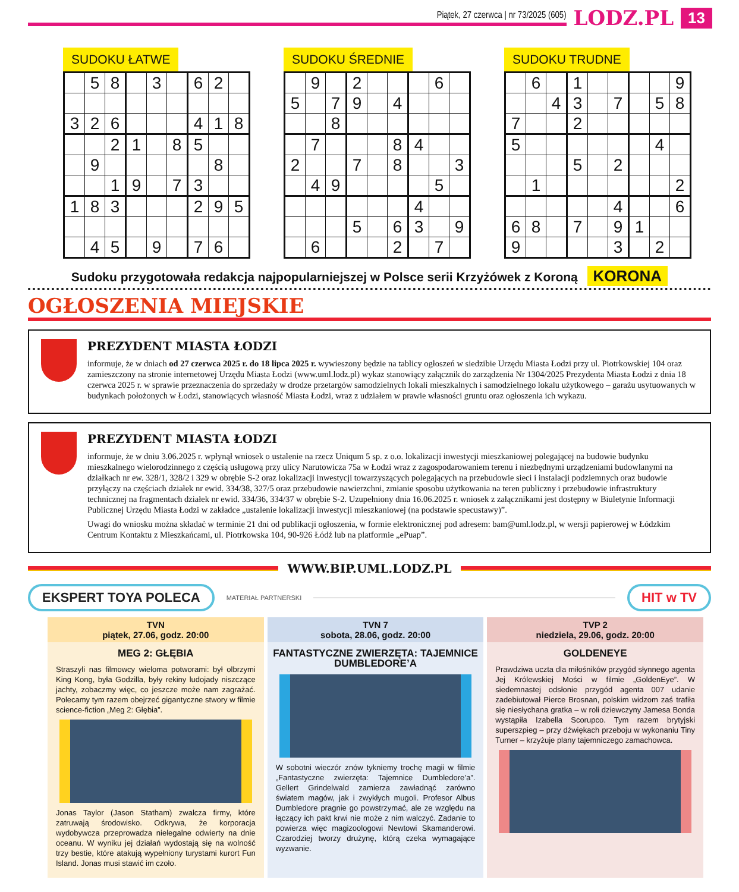Piątek, 27 czerwca | nr 73/2025 (605)
LODZ.PL
13
SUDOKU ŁATWE
| | 5 | 8 | | 3 | | 6 | 2 | |
| 3 | 2 | 6 | | | | 4 | 1 | 8 |
| | | 2 | 1 | | 8 | 5 | | |
| | 9 | | | | | | 8 | |
| | | 1 | 9 | | 7 | 3 | | |
| 1 | 8 | 3 | | | | 2 | 9 | 5 |
| | 4 | 5 | | 9 | | 7 | 6 | |
SUDOKU ŚREDNIE
| | 9 | | 2 | | | | 6 | |
| 5 | | 7 | 9 | | 4 | | | |
| | | 8 | | | | | | |
| | 7 | | | | 8 | 4 | | |
| 2 | | | 7 | | 8 | | | 3 |
| | 4 | 9 | | | | | 5 | |
| | | | | | | 4 | | |
| | | | 5 | | 6 | 3 | | 9 |
| | 6 | | | | 2 | | 7 | |
SUDOKU TRUDNE
| | 6 | | 1 | | | | | 9 |
| | | 4 | 3 | | 7 | | 5 | 8 |
| 7 | | | 2 | | | | | |
| 5 | | | | | | | 4 | |
| | | | 5 | | 2 | | | |
| | 1 | | | | | | | 2 |
| | | | | | 4 | | | 6 |
| 6 | 8 | | 7 | | 9 | 1 | | |
| 9 | | | | | 3 | | 2 | |
Sudoku przygotowała redakcja najpopularniejszej w Polsce serii Krzyżówek z Koroną KORONA
OGŁOSZENIA MIEJSKIE
PREZYDENT MIASTA ŁODZI
informuje, że w dniach od 27 czerwca 2025 r. do 18 lipca 2025 r. wywieszony będzie na tablicy ogłoszeń w siedzibie Urzędu Miasta Łodzi przy ul. Piotrkowskiej 104 oraz zamieszczony na stronie internetowej Urzędu Miasta Łodzi (www.uml.lodz.pl) wykaz stanowiący załącznik do zarządzenia Nr 1304/2025 Prezydenta Miasta Łodzi z dnia 18 czerwca 2025 r. w sprawie przeznaczenia do sprzedaży w drodze przetargów samodzielnych lokali mieszkalnych i samodzielnego lokalu użytkowego – garażu usytuowanych w budynkach położonych w Łodzi, stanowiących własność Miasta Łodzi, wraz z udziałem w prawie własności gruntu oraz ogłoszenia ich wykazu.
PREZYDENT MIASTA ŁODZI
informuje, że w dniu 3.06.2025 r. wpłynął wniosek o ustalenie na rzecz Uniqum 5 sp. z o.o. lokalizacji inwestycji mieszkaniowej polegającej na budowie budynku mieszkalnego wielorodzinnego z częścią usługową przy ulicy Narutowicza 75a w Łodzi wraz z zagospodarowaniem terenu i niezbędnymi urządzeniami budowlanymi na działkach nr ew. 328/1, 328/2 i 329 w obrębie S-2 oraz lokalizacji inwestycji towarzyszących polegających na przebudowie sieci i instalacji podziemnych oraz budowie przyłączy na częściach działek nr ewid. 334/38, 327/5 oraz przebudowie nawierzchni, zmianie sposobu użytkowania na teren publiczny i przebudowie infrastruktury technicznej na fragmentach działek nr ewid. 334/36, 334/37 w obrębie S-2. Uzupełniony dnia 16.06.2025 r. wniosek z załącznikami jest dostępny w Biuletynie Informacji Publicznej Urzędu Miasta Łodzi w zakładce „ustalenie lokalizacji inwestycji mieszkaniowej (na podstawie specustawy)”.
Uwagi do wniosku można składać w terminie 21 dni od publikacji ogłoszenia, w formie elektronicznej pod adresem: bam@uml.lodz.pl, w wersji papierowej w Łódzkim Centrum Kontaktu z Mieszkańcami, ul. Piotrkowska 104, 90-926 Łódź lub na platformie „ePuap”.
WWW.BIP.UML.LODZ.PL
EKSPERT TOYA POLECA MATERIAŁ PARTNERSKI HIT w TV
TVN
piątek, 27.06, godz. 20:00
MEG 2: GŁĘBIA
Straszyli nas filmowcy wieloma potworami: był olbrzymi King Kong, była Godzilla, były rekiny ludojady niszczące jachty, zobaczmy więc, co jeszcze może nam zagrażać. Polecamy tym razem obejrzeć gigantyczne stwory w filmie science-fiction „Meg 2: Głębia”.
Jonas Taylor (Jason Statham) zwalcza firmy, które zatruwają środowisko. Odkrywa, że korporacja wydobywcza przeprowadza nielegalne odwierty na dnie oceanu. W wyniku jej działań wydostają się na wolność trzy bestie, które atakują wypełniony turystami kurort Fun Island. Jonas musi stawić im czoło.
TVN 7
sobota, 28.06, godz. 20:00
FANTASTYCZNE ZWIERZĘTA: TAJEMNICE DUMBLEDORE’A
W sobotni wieczór znów tykniemy trochę magii w filmie „Fantastyczne zwierzęta: Tajemnice Dumbledore’a”. Gellert Grindelwald zamierza zawładnąć zarówno światem magów, jak i zwykłych mugoli. Profesor Albus Dumbledore pragnie go powstrzymać, ale ze względu na łączący ich pakt krwi nie może z nim walczyć. Zadanie to powierza więc magizoologowi Newtowi Skamanderowi. Czarodziej tworzy drużynę, którą czeka wymagające wyzwanie.
TVP 2
niedziela, 29.06, godz. 20:00
GOLDENEYE
Prawdziwa uczta dla miłośników przygód słynnego agenta Jej Królewskiej Mości w filmie „GoldenEye”. W siedemnastej odsłonie przygód agenta 007 udanie zadebiutował Pierce Brosnan, polskim widzom zaś trafiła się niesłychana gratka – w roli dziewczyny Jamesa Bonda wystąpiła Izabella Scorupco. Tym razem brytyjski superszpieg – przy dźwiękach przeboju w wykonaniu Tiny Turner – krzyżuje plany tajemniczego zamachowca.